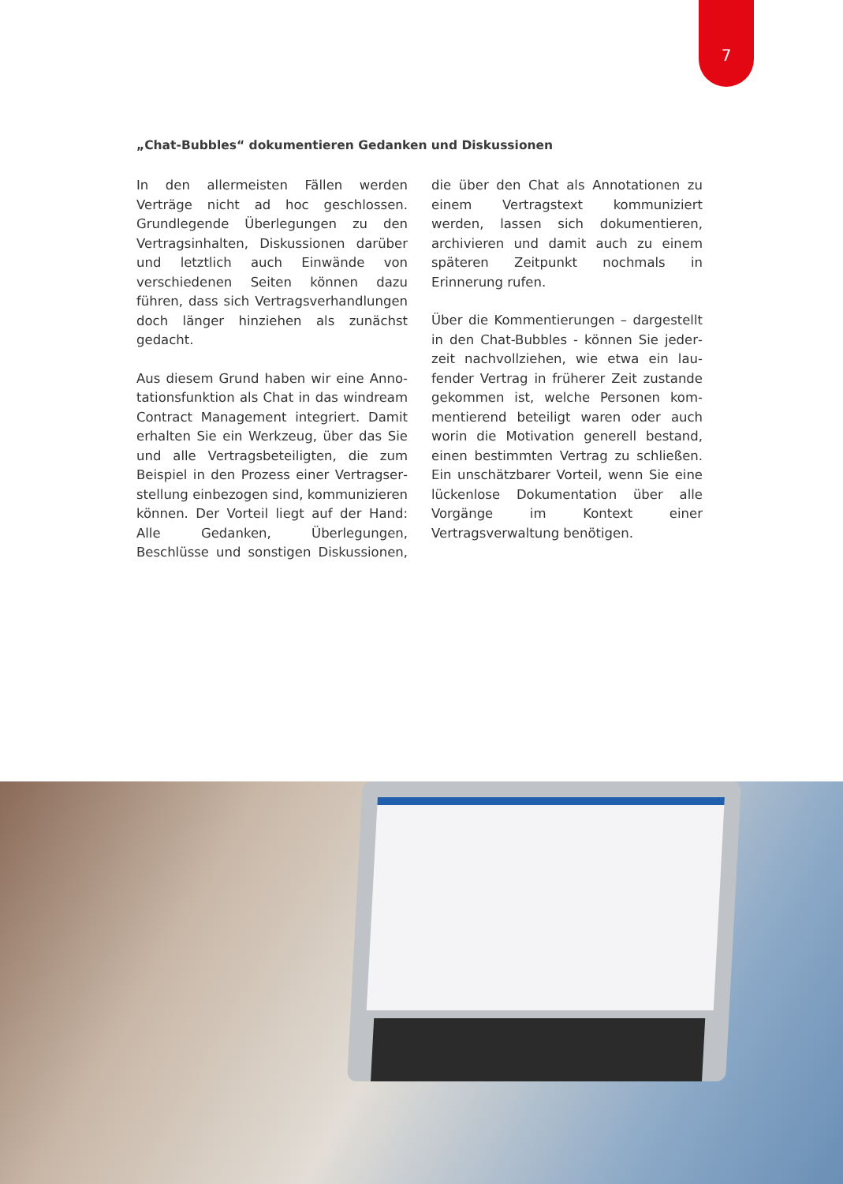7
„Chat-Bubbles“ dokumentieren Gedanken und Diskussionen
In den allermeisten Fällen werden Verträge nicht ad hoc geschlossen. Grundlegende Überlegungen zu den Vertragsinhalten, Diskussionen darüber und letztlich auch Einwände von verschiedenen Seiten können dazu führen, dass sich Vertrags­verhandlungen doch länger hinziehen als zunächst gedacht.
Aus diesem Grund haben wir eine Anno­tationsfunktion als Chat in das windream Contract Management integriert. Damit erhalten Sie ein Werkzeug, über das Sie und alle Vertragsbeteiligten, die zum Beispiel in den Prozess einer Vertragser­stellung einbezogen sind, kommunizieren können. Der Vorteil liegt auf der Hand: Alle Gedanken, Überlegungen, Beschlüsse und sonstigen Diskussionen, die über den Chat als Annotationen zu einem Vertragstext kommuniziert werden, lassen sich doku­mentieren, archivieren und damit auch zu einem späteren Zeitpunkt nochmals in Erinnerung rufen.
Über die Kommentierungen – dargestellt in den Chat-Bubbles - können Sie jeder­zeit nachvollziehen, wie etwa ein lau­fender Vertrag in früherer Zeit zustande gekommen ist, welche Personen kom­mentierend beteiligt waren oder auch worin die Motivation generell bestand, einen bestimmten Vertrag zu schließen. Ein unschätzbarer Vorteil, wenn Sie eine lückenlose Dokumentation über alle Vorgänge im Kontext einer Vertragsverwal­tung benötigen.